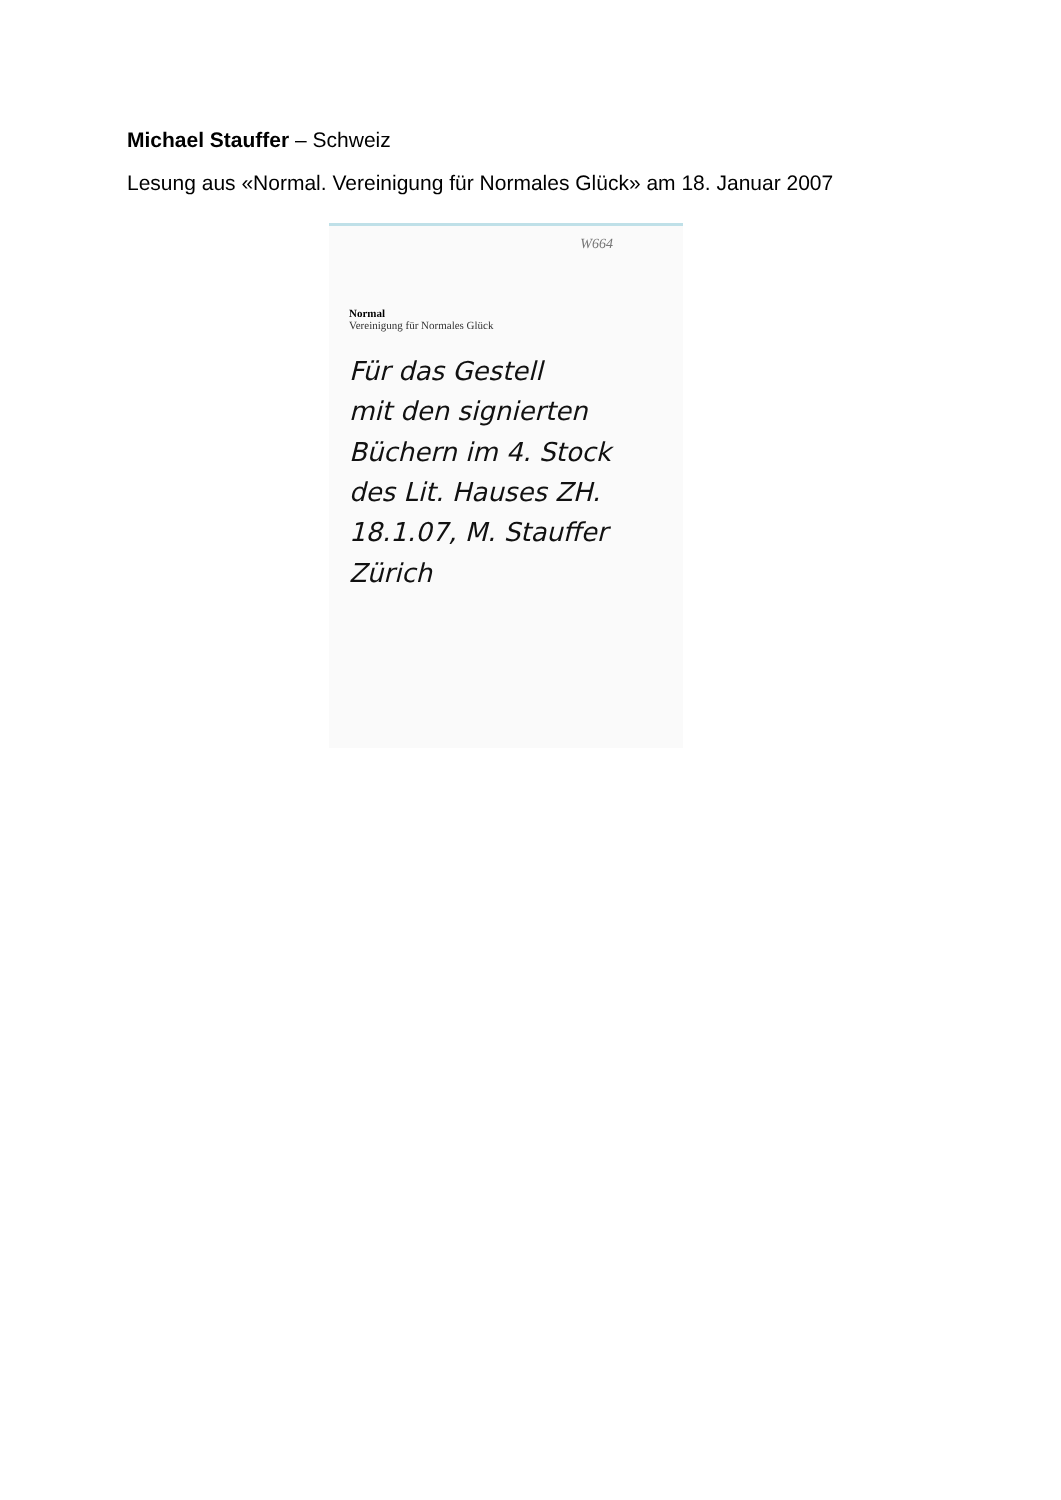Michael Stauffer – Schweiz
Lesung aus «Normal. Vereinigung für Normales Glück» am 18. Januar 2007
W664
Normal
Vereinigung für Normales Glück
Für das Gestell
mit den signierten
Büchern im 4. Stock
des Lit. Hauses ZH.
18.1.07, M. Stauffer
Zürich